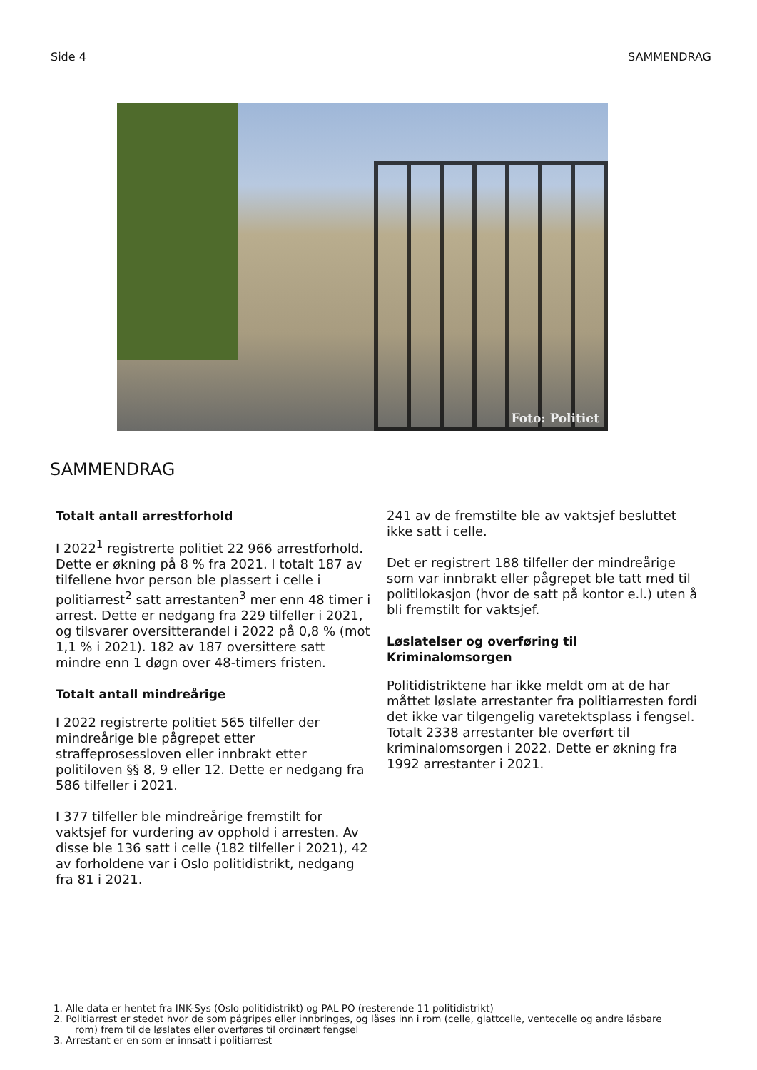Side 4 SAMMENDRAG
Foto: Politiet
SAMMENDRAG
Totalt antall arrestforhold
I 2022<sup>1</sup> registrerte politiet 22 966 arrestforhold. Dette er økning på 8 % fra 2021. I totalt 187 av tilfellene hvor person ble plassert i celle i politiarrest<sup>2</sup> satt arrestanten<sup>3</sup> mer enn 48 timer i arrest. Dette er nedgang fra 229 tilfeller i 2021, og tilsvarer oversitterandel i 2022 på 0,8 % (mot 1,1 % i 2021). 182 av 187 oversittere satt mindre enn 1 døgn over 48-timers fristen.
Totalt antall mindreårige
I 2022 registrerte politiet 565 tilfeller der mindreårige ble pågrepet etter straffeprosessloven eller innbrakt etter politiloven §§ 8, 9 eller 12. Dette er nedgang fra 586 tilfeller i 2021.
I 377 tilfeller ble mindreårige fremstilt for vaktsjef for vurdering av opphold i arresten. Av disse ble 136 satt i celle (182 tilfeller i 2021), 42 av forholdene var i Oslo politidistrikt, nedgang fra 81 i 2021.
241 av de fremstilte ble av vaktsjef besluttet ikke satt i celle.
Det er registrert 188 tilfeller der mindreårige som var innbrakt eller pågrepet ble tatt med til politilokasjon (hvor de satt på kontor e.l.) uten å bli fremstilt for vaktsjef.
Løslatelser og overføring til Kriminalomsorgen
Politidistriktene har ikke meldt om at de har måttet løslate arrestanter fra politiarresten fordi det ikke var tilgengelig varetektsplass i fengsel. Totalt 2338 arrestanter ble overført til kriminalomsorgen i 2022. Dette er økning fra 1992 arrestanter i 2021.
1. Alle data er hentet fra INK-Sys (Oslo politidistrikt) og PAL PO (resterende 11 politidistrikt)
2. Politiarrest er stedet hvor de som pågripes eller innbringes, og låses inn i rom (celle, glattcelle, ventecelle og andre låsbare
rom) frem til de løslates eller overføres til ordinært fengsel
3. Arrestant er en som er innsatt i politiarrest